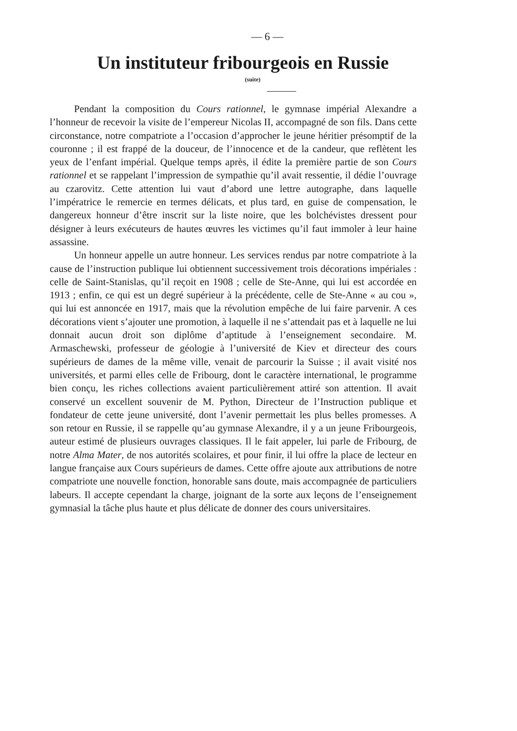— 6 —
Un instituteur fribourgeois en Russie
(suite)
Pendant la composition du Cours rationnel, le gymnase impérial Alexandre a l’honneur de recevoir la visite de l’empereur Nicolas II, accompagné de son fils. Dans cette circonstance, notre compatriote a l’occasion d’approcher le jeune héritier présomptif de la couronne ; il est frappé de la douceur, de l’innocence et de la candeur, que reflètent les yeux de l’enfant impérial. Quelque temps après, il édite la première partie de son Cours rationnel et se rappelant l’impression de sympathie qu’il avait ressentie, il dédie l’ouvrage au czarovitz. Cette attention lui vaut d’abord une lettre autographe, dans laquelle l’impératrice le remercie en termes délicats, et plus tard, en guise de compensation, le dangereux honneur d’être inscrit sur la liste noire, que les bolchévistes dressent pour désigner à leurs exécuteurs de hautes œuvres les victimes qu’il faut immoler à leur haine assassine.
Un honneur appelle un autre honneur. Les services rendus par notre compatriote à la cause de l’instruction publique lui obtiennent successivement trois décorations impériales : celle de Saint-Stanislas, qu’il reçoit en 1908 ; celle de Ste-Anne, qui lui est accordée en 1913 ; enfin, ce qui est un degré supérieur à la précédente, celle de Ste-Anne « au cou », qui lui est annoncée en 1917, mais que la révolution empêche de lui faire parvenir. A ces décorations vient s’ajouter une promotion, à laquelle il ne s’attendait pas et à laquelle ne lui donnait aucun droit son diplôme d’aptitude à l’enseignement secondaire. M. Armaschewski, professeur de géologie à l’université de Kiev et directeur des cours supérieurs de dames de la même ville, venait de parcourir la Suisse ; il avait visité nos universités, et parmi elles celle de Fribourg, dont le caractère international, le programme bien conçu, les riches collections avaient particulièrement attiré son attention. Il avait conservé un excellent souvenir de M. Python, Directeur de l’Instruction publique et fondateur de cette jeune université, dont l’avenir permettait les plus belles promesses. A son retour en Russie, il se rappelle qu’au gymnase Alexandre, il y a un jeune Fribourgeois, auteur estimé de plusieurs ouvrages classiques. Il le fait appeler, lui parle de Fribourg, de notre Alma Mater, de nos autorités scolaires, et pour finir, il lui offre la place de lecteur en langue française aux Cours supérieurs de dames. Cette offre ajoute aux attributions de notre compatriote une nouvelle fonction, honorable sans doute, mais accompagnée de particuliers labeurs. Il accepte cependant la charge, joignant de la sorte aux leçons de l’enseignement gymnasial la tâche plus haute et plus délicate de donner des cours universitaires.